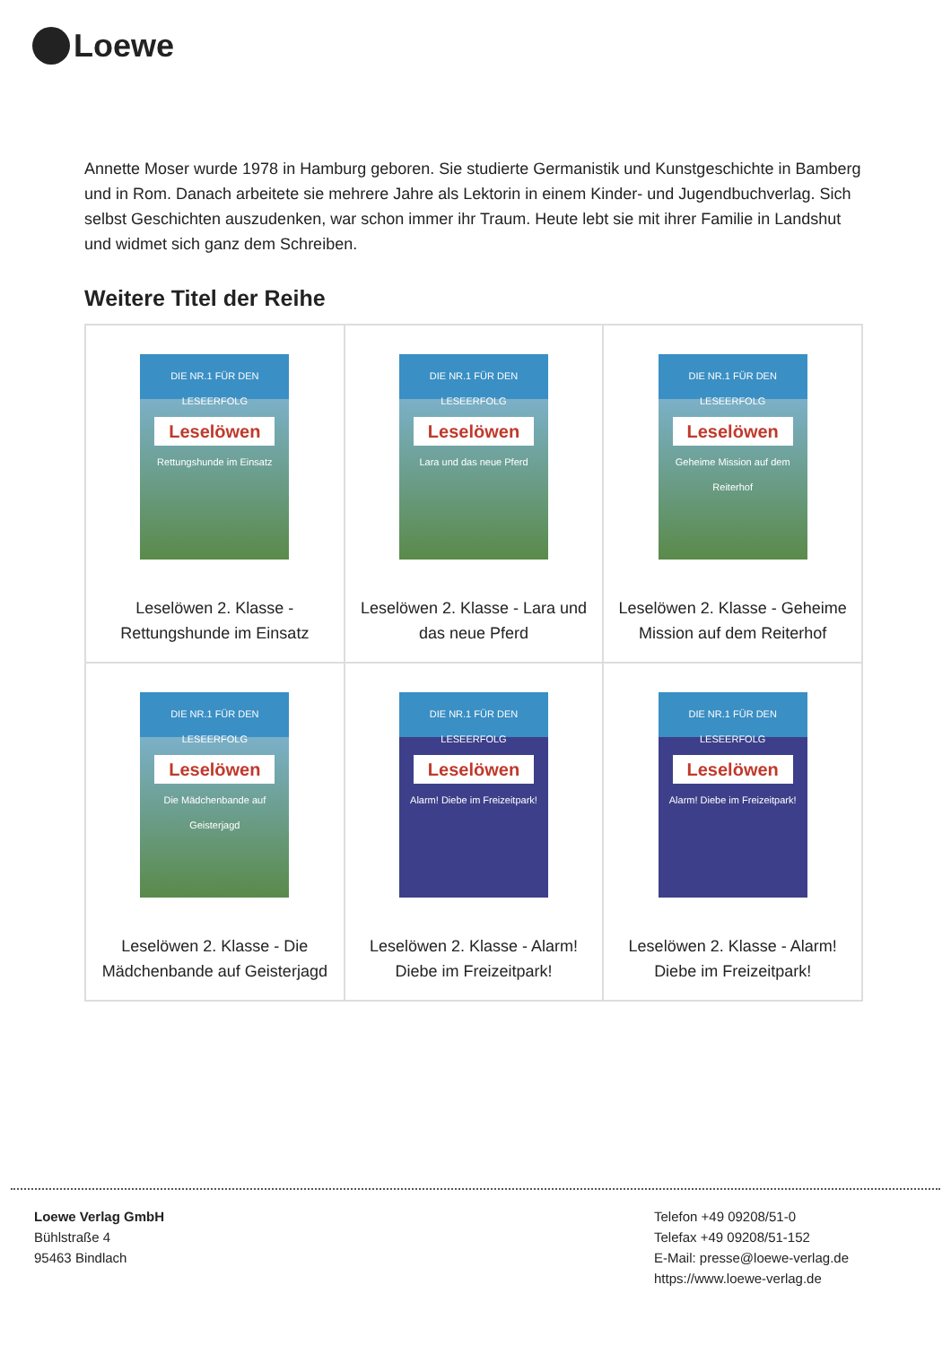Loewe
Annette Moser wurde 1978 in Hamburg geboren. Sie studierte Germanistik und Kunstgeschichte in Bamberg und in Rom. Danach arbeitete sie mehrere Jahre als Lektorin in einem Kinder- und Jugendbuchverlag. Sich selbst Geschichten auszudenken, war schon immer ihr Traum. Heute lebt sie mit ihrer Familie in Landshut und widmet sich ganz dem Schreiben.
Weitere Titel der Reihe
| DIE NR.1 FÜR DEN LESEERFOLG Leselöwen Rettungshunde im Einsatz Leselöwen 2. Klasse - Rettungshunde im Einsatz | DIE NR.1 FÜR DEN LESEERFOLG Leselöwen Lara und das neue Pferd Leselöwen 2. Klasse - Lara und das neue Pferd | DIE NR.1 FÜR DEN LESEERFOLG Leselöwen Geheime Mission auf dem Reiterhof Leselöwen 2. Klasse - Geheime Mission auf dem Reiterhof |
| DIE NR.1 FÜR DEN LESEERFOLG Leselöwen Die Mädchenbande auf Geisterjagd Leselöwen 2. Klasse - Die Mädchenbande auf Geisterjagd | DIE NR.1 FÜR DEN LESEERFOLG Leselöwen Alarm! Diebe im Freizeitpark! Leselöwen 2. Klasse - Alarm! Diebe im Freizeitpark! | DIE NR.1 FÜR DEN LESEERFOLG Leselöwen Alarm! Diebe im Freizeitpark! Leselöwen 2. Klasse - Alarm! Diebe im Freizeitpark! |
Loewe Verlag GmbH
Bühlstraße 4
95463 Bindlach
Telefon +49 09208/51-0
Telefax +49 09208/51-152
E-Mail: presse@loewe-verlag.de
https://www.loewe-verlag.de